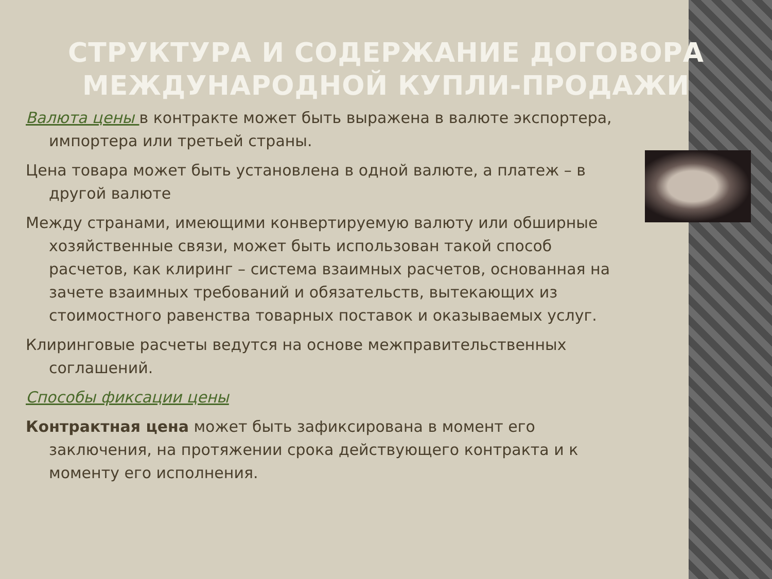СТРУКТУРА И СОДЕРЖАНИЕ ДОГОВОРА МЕЖДУНАРОДНОЙ КУПЛИ-ПРОДАЖИ
Валюта цены в контракте может быть выражена в валюте экспортера, импортера или третьей страны.
Цена товара может быть установлена в одной валюте, а платеж – в другой валюте
Между странами, имеющими конвертируемую валюту или обширные хозяйственные связи, может быть использован такой способ расчетов, как клиринг – система взаимных расчетов, основанная на зачете взаимных требований и обязательств, вытекающих из стоимостного равенства товарных поставок и оказываемых услуг.
Клиринговые расчеты ведутся на основе межправительственных соглашений.
Способы фиксации цены
Контрактная цена может быть зафиксирована в момент его заключения, на протяжении срока действующего контракта и к моменту его исполнения.